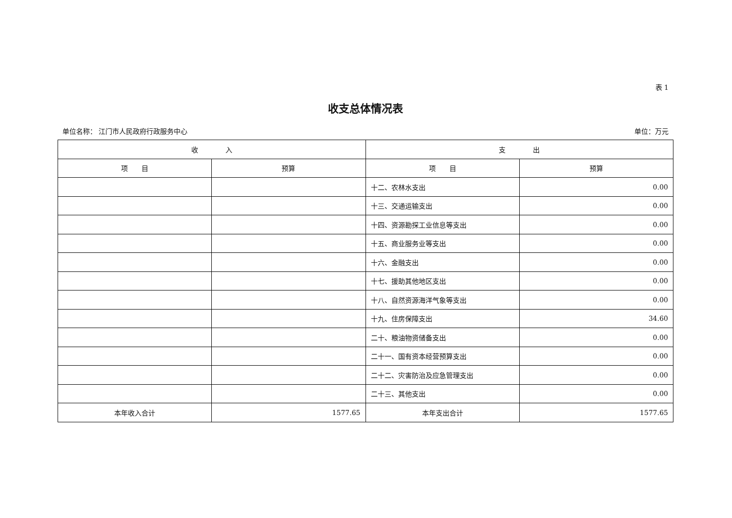表 1
收支总体情况表
单位名称： 江门市人民政府行政服务中心 单位：万元
| 收 入 | | 支 出 | |
| --- | --- | --- | --- |
| 项 目 | 预算 | 项 目 | 预算 |
| | | 十二、农林水支出 | 0.00 |
| | | 十三、交通运输支出 | 0.00 |
| | | 十四、资源勘探工业信息等支出 | 0.00 |
| | | 十五、商业服务业等支出 | 0.00 |
| | | 十六、金融支出 | 0.00 |
| | | 十七、援助其他地区支出 | 0.00 |
| | | 十八、自然资源海洋气象等支出 | 0.00 |
| | | 十九、住房保障支出 | 34.60 |
| | | 二十、粮油物资储备支出 | 0.00 |
| | | 二十一、国有资本经营预算支出 | 0.00 |
| | | 二十二、灾害防治及应急管理支出 | 0.00 |
| | | 二十三、其他支出 | 0.00 |
| 本年收入合计 | 1577.65 | 本年支出合计 | 1577.65 |